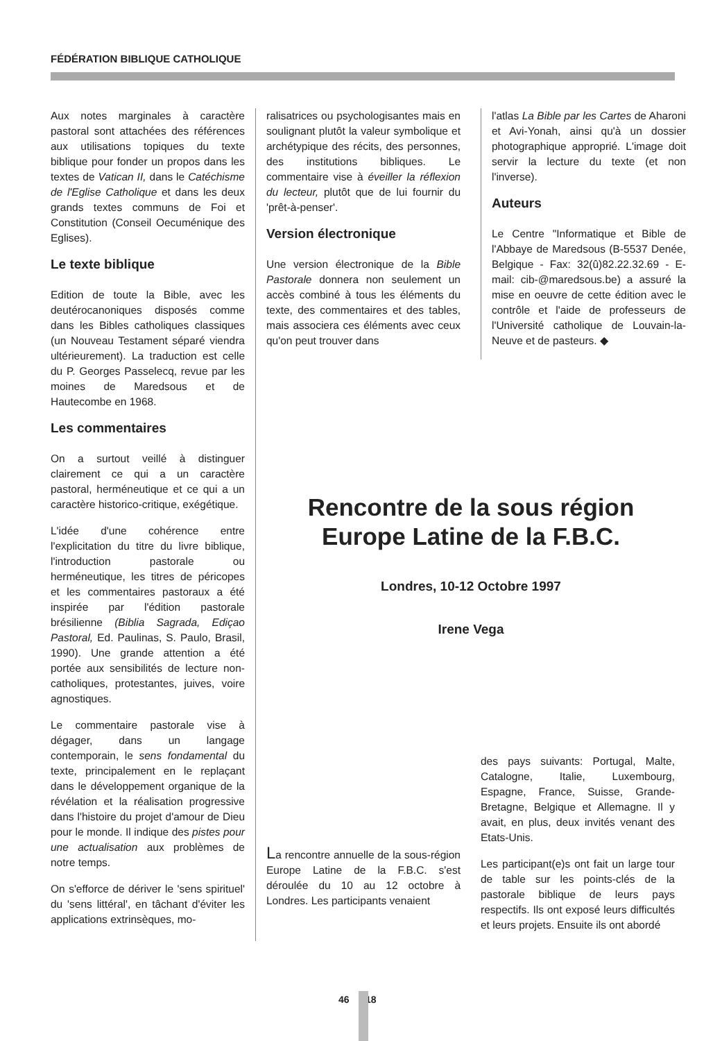FÉDÉRATION BIBLIQUE CATHOLIQUE
Aux notes marginales à caractère pastoral sont attachées des références aux utilisations topiques du texte biblique pour fonder un propos dans les textes de Vatican II, dans le Catéchisme de l'Eglise Catholique et dans les deux grands textes communs de Foi et Constitution (Conseil Oecuménique des Eglises).
Le texte biblique
Edition de toute la Bible, avec les deutérocanoniques disposés comme dans les Bibles catholiques classiques (un Nouveau Testament séparé viendra ultérieurement). La traduction est celle du P. Georges Passelecq, revue par les moines de Maredsous et de Hautecombe en 1968.
Les commentaires
On a surtout veillé à distinguer clairement ce qui a un caractère pastoral, herméneutique et ce qui a un caractère historico-critique, exégétique.
L'idée d'une cohérence entre l'explicitation du titre du livre biblique, l'introduction pastorale ou herméneutique, les titres de péricopes et les commentaires pastoraux a été inspirée par l'édition pastorale brésilienne (Biblia Sagrada, Ediçao Pastoral, Ed. Paulinas, S. Paulo, Brasil, 1990). Une grande attention a été portée aux sensibilités de lecture non-catholiques, protestantes, juives, voire agnostiques.
Le commentaire pastorale vise à dégager, dans un langage contemporain, le sens fondamental du texte, principalement en le replaçant dans le développement organique de la révélation et la réalisation progressive dans l'histoire du projet d'amour de Dieu pour le monde. Il indique des pistes pour une actualisation aux problèmes de notre temps.
On s'efforce de dériver le 'sens spirituel' du 'sens littéral', en tâchant d'éviter les applications extrinsèques, mo-
ralisatrices ou psychologisantes mais en soulignant plutôt la valeur symbolique et archétypique des récits, des personnes, des institutions bibliques. Le commentaire vise à éveiller la réflexion du lecteur, plutôt que de lui fournir du 'prêt-à-penser'.
Version électronique
Une version électronique de la Bible Pastorale donnera non seulement un accès combiné à tous les éléments du texte, des commentaires et des tables, mais associera ces éléments avec ceux qu'on peut trouver dans
l'atlas La Bible par les Cartes de Aharoni et Avi-Yonah, ainsi qu'à un dossier photographique approprié. L'image doit servir la lecture du texte (et non l'inverse).
Auteurs
Le Centre "Informatique et Bible de l'Abbaye de Maredsous (B-5537 Denée, Belgique - Fax: 32(û)82.22.32.69 - E-mail: cib-@maredsous.be) a assuré la mise en oeuvre de cette édition avec le contrôle et l'aide de professeurs de l'Université catholique de Louvain-la-Neuve et de pasteurs. ◆
Rencontre de la sous région
Europe Latine de la F.B.C.
Londres, 10-12 Octobre 1997
Irene Vega
La rencontre annuelle de la sous-région Europe Latine de la F.B.C. s'est déroulée du 10 au 12 octobre à Londres. Les participants venaient
des pays suivants: Portugal, Malte, Catalogne, Italie, Luxembourg, Espagne, France, Suisse, Grande-Bretagne, Belgique et Allemagne. Il y avait, en plus, deux invités venant des Etats-Unis.
Les participant(e)s ont fait un large tour de table sur les points-clés de la pastorale biblique de leurs pays respectifs. Ils ont exposé leurs difficultés et leurs projets. Ensuite ils ont abordé
46 18